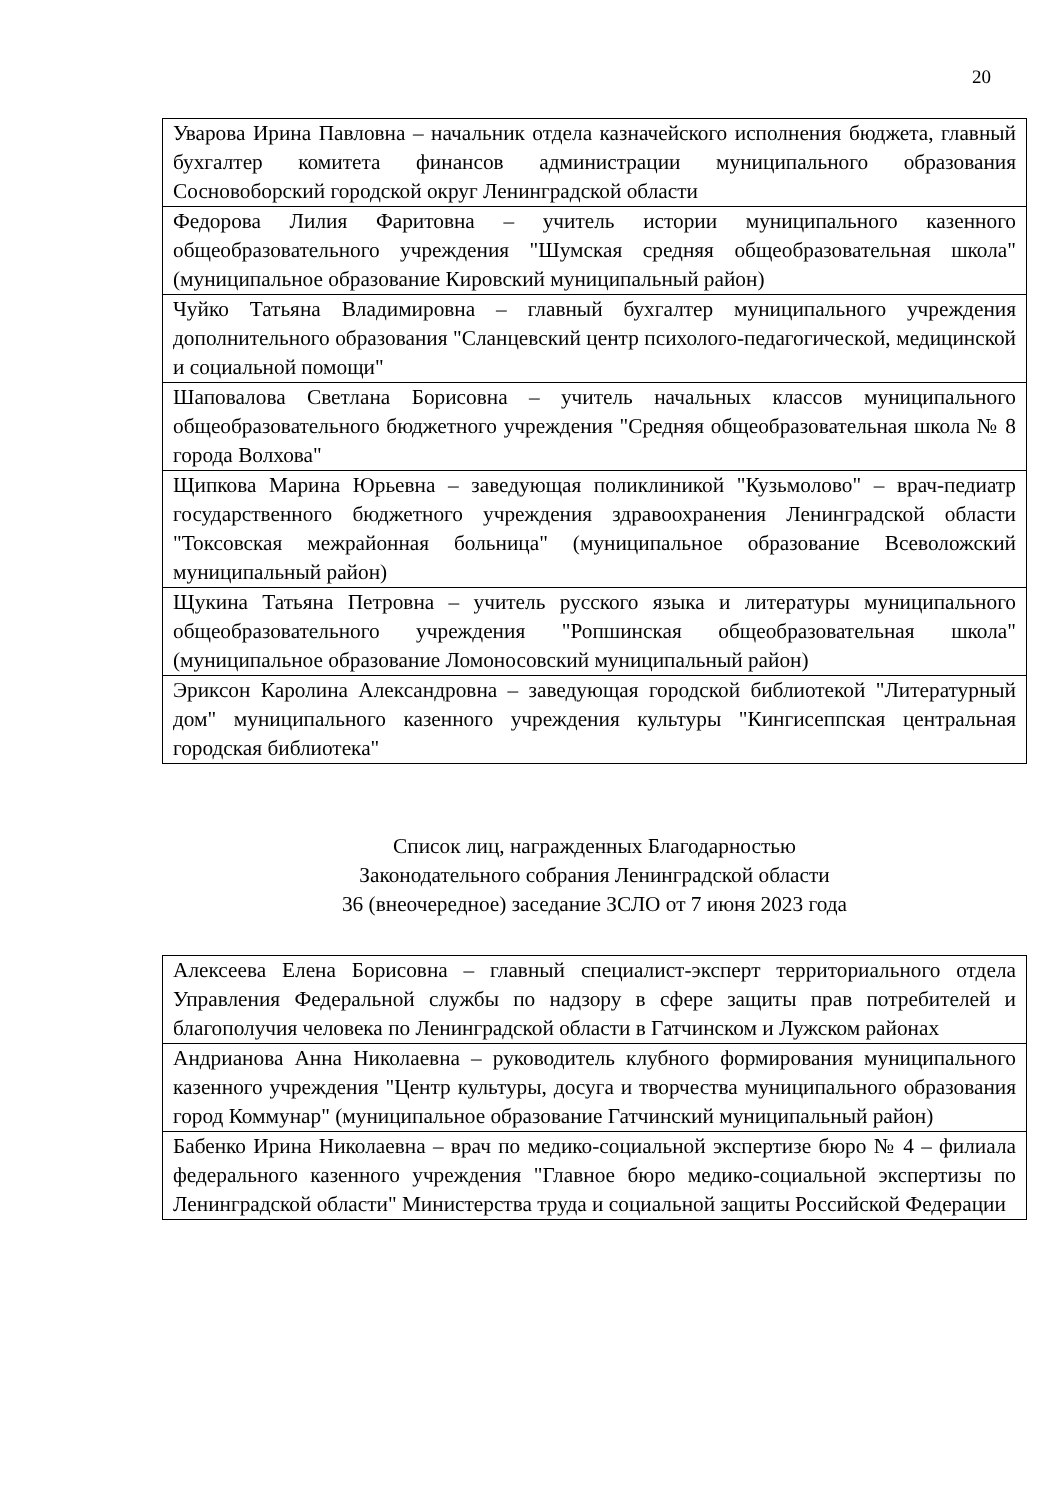20
| Уварова Ирина Павловна – начальник отдела казначейского исполнения бюджета, главный бухгалтер комитета финансов администрации муниципального образования Сосновоборский городской округ Ленинградской области |
| Федорова Лилия Фаритовна – учитель истории муниципального казенного общеобразовательного учреждения "Шумская средняя общеобразовательная школа" (муниципальное образование Кировский муниципальный район) |
| Чуйко Татьяна Владимировна – главный бухгалтер муниципального учреждения дополнительного образования "Сланцевский центр психолого-педагогической, медицинской и социальной помощи" |
| Шаповалова Светлана Борисовна – учитель начальных классов муниципального общеобразовательного бюджетного учреждения "Средняя общеобразовательная школа № 8 города Волхова" |
| Щипкова Марина Юрьевна – заведующая поликлиникой "Кузьмолово" – врач-педиатр государственного бюджетного учреждения здравоохранения Ленинградской области "Токсовская межрайонная больница" (муниципальное образование Всеволожский муниципальный район) |
| Щукина Татьяна Петровна – учитель русского языка и литературы муниципального общеобразовательного учреждения "Ропшинская общеобразовательная школа" (муниципальное образование Ломоносовский муниципальный район) |
| Эриксон Каролина Александровна – заведующая городской библиотекой "Литературный дом" муниципального казенного учреждения культуры "Кингисеппская центральная городская библиотека" |
Список лиц, награжденных Благодарностью
Законодательного собрания Ленинградской области
36 (внеочередное) заседание ЗСЛО от 7 июня 2023 года
| Алексеева Елена Борисовна – главный специалист-эксперт территориального отдела Управления Федеральной службы по надзору в сфере защиты прав потребителей и благополучия человека по Ленинградской области в Гатчинском и Лужском районах |
| Андрианова Анна Николаевна – руководитель клубного формирования муниципального казенного учреждения "Центр культуры, досуга и творчества муниципального образования город Коммунар" (муниципальное образование Гатчинский муниципальный район) |
| Бабенко Ирина Николаевна – врач по медико-социальной экспертизе бюро № 4 – филиала федерального казенного учреждения "Главное бюро медико-социальной экспертизы по Ленинградской области" Министерства труда и социальной защиты Российской Федерации |